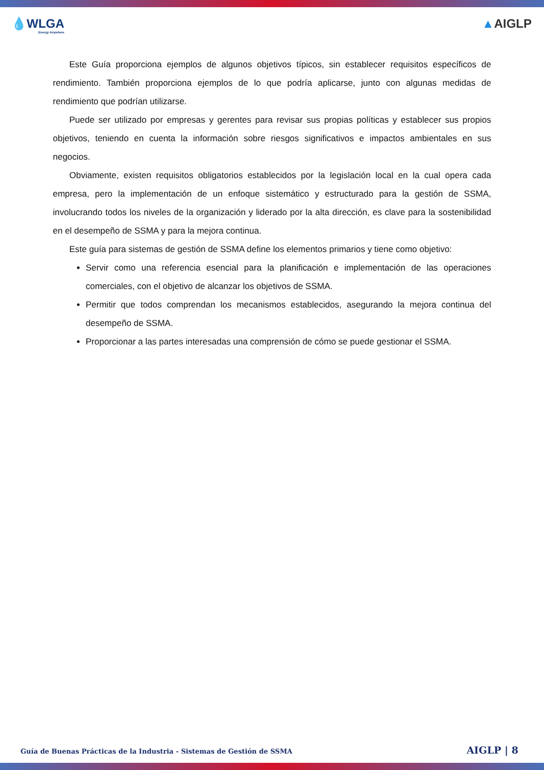💧WLGA
Energy Anywhere
▲AIGLP
Este Guía proporciona ejemplos de algunos objetivos típicos, sin establecer requisitos específicos de rendimiento. También proporciona ejemplos de lo que podría aplicarse, junto con algunas medidas de rendimiento que podrían utilizarse.
Puede ser utilizado por empresas y gerentes para revisar sus propias políticas y establecer sus propios objetivos, teniendo en cuenta la información sobre riesgos significativos e impactos ambientales en sus negocios.
Obviamente, existen requisitos obligatorios establecidos por la legislación local en la cual opera cada empresa, pero la implementación de un enfoque sistemático y estructurado para la gestión de SSMA, involucrando todos los niveles de la organización y liderado por la alta dirección, es clave para la sostenibilidad en el desempeño de SSMA y para la mejora continua.
Este guía para sistemas de gestión de SSMA define los elementos primarios y tiene como objetivo:
Servir como una referencia esencial para la planificación e implementación de las operaciones comerciales, con el objetivo de alcanzar los objetivos de SSMA.
Permitir que todos comprendan los mecanismos establecidos, asegurando la mejora continua del desempeño de SSMA.
Proporcionar a las partes interesadas una comprensión de cómo se puede gestionar el SSMA.
Guía de Buenas Prácticas de la Industria - Sistemas de Gestión de SSMA AIGLP | 8